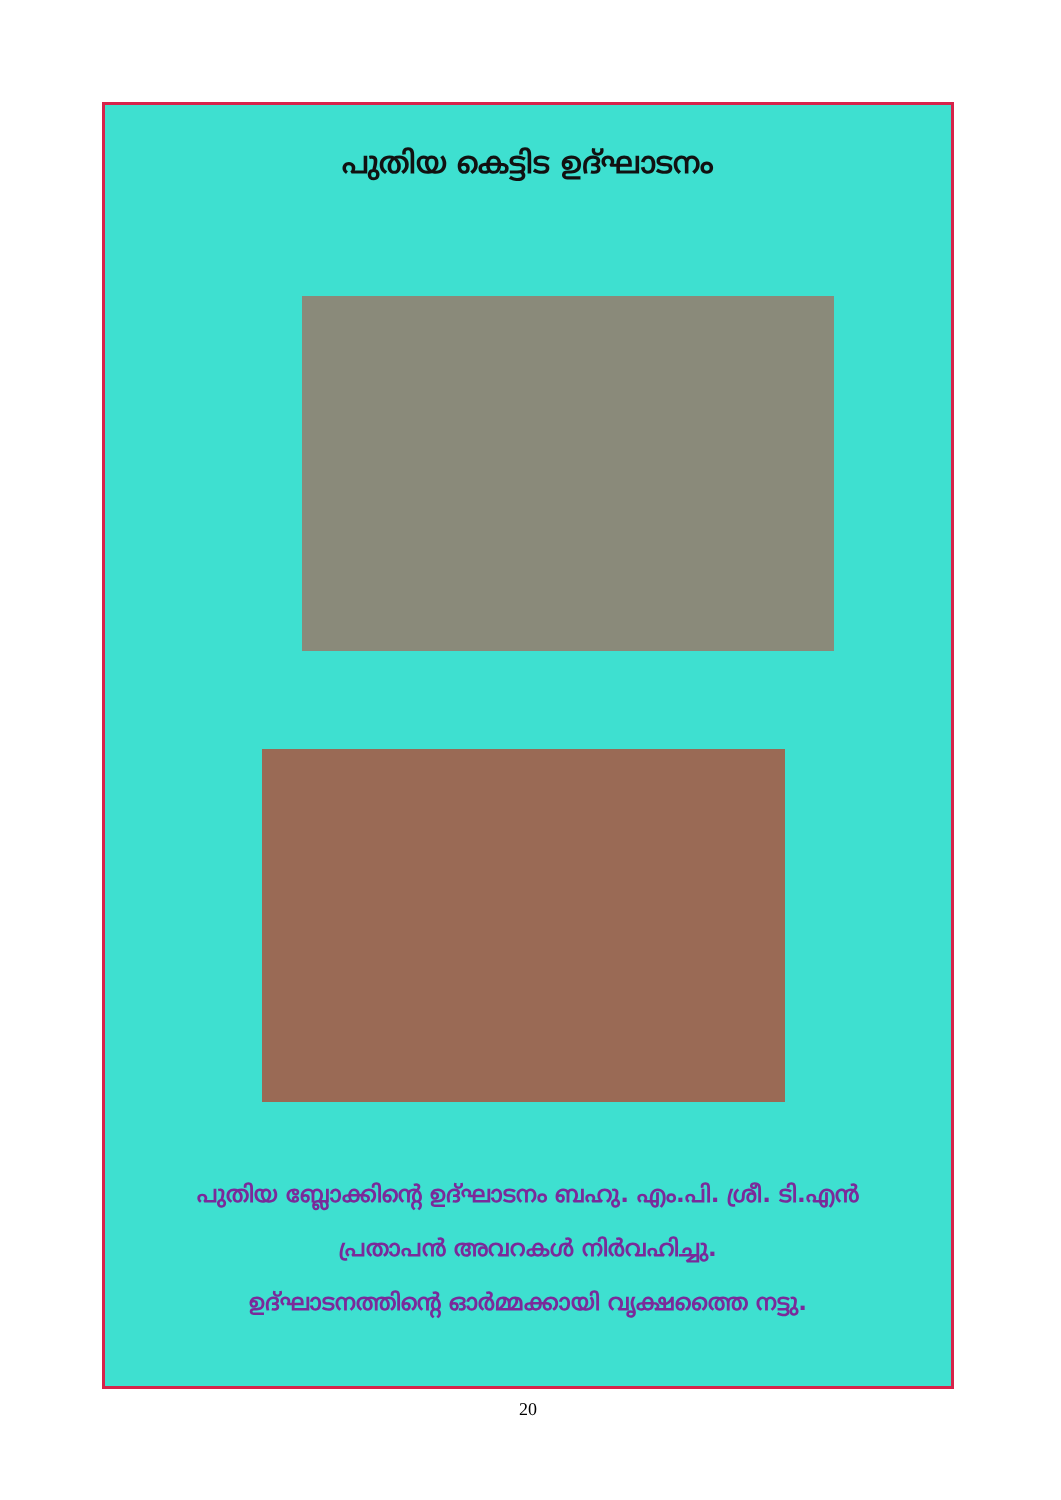പുതിയ കെട്ടിട ഉദ്ഘാടനം
പുതിയ ബ്ലോക്കിന്റെ ഉദ്ഘാടനം ബഹു. എം.പി. ശ്രീ. ടി.എൻ
പ്രതാപൻ അവറകൾ നിർവഹിച്ചു.
ഉദ്ഘാടനത്തിന്റെ ഓർമ്മക്കായി വൃക്ഷത്തൈ നട്ടു.
20